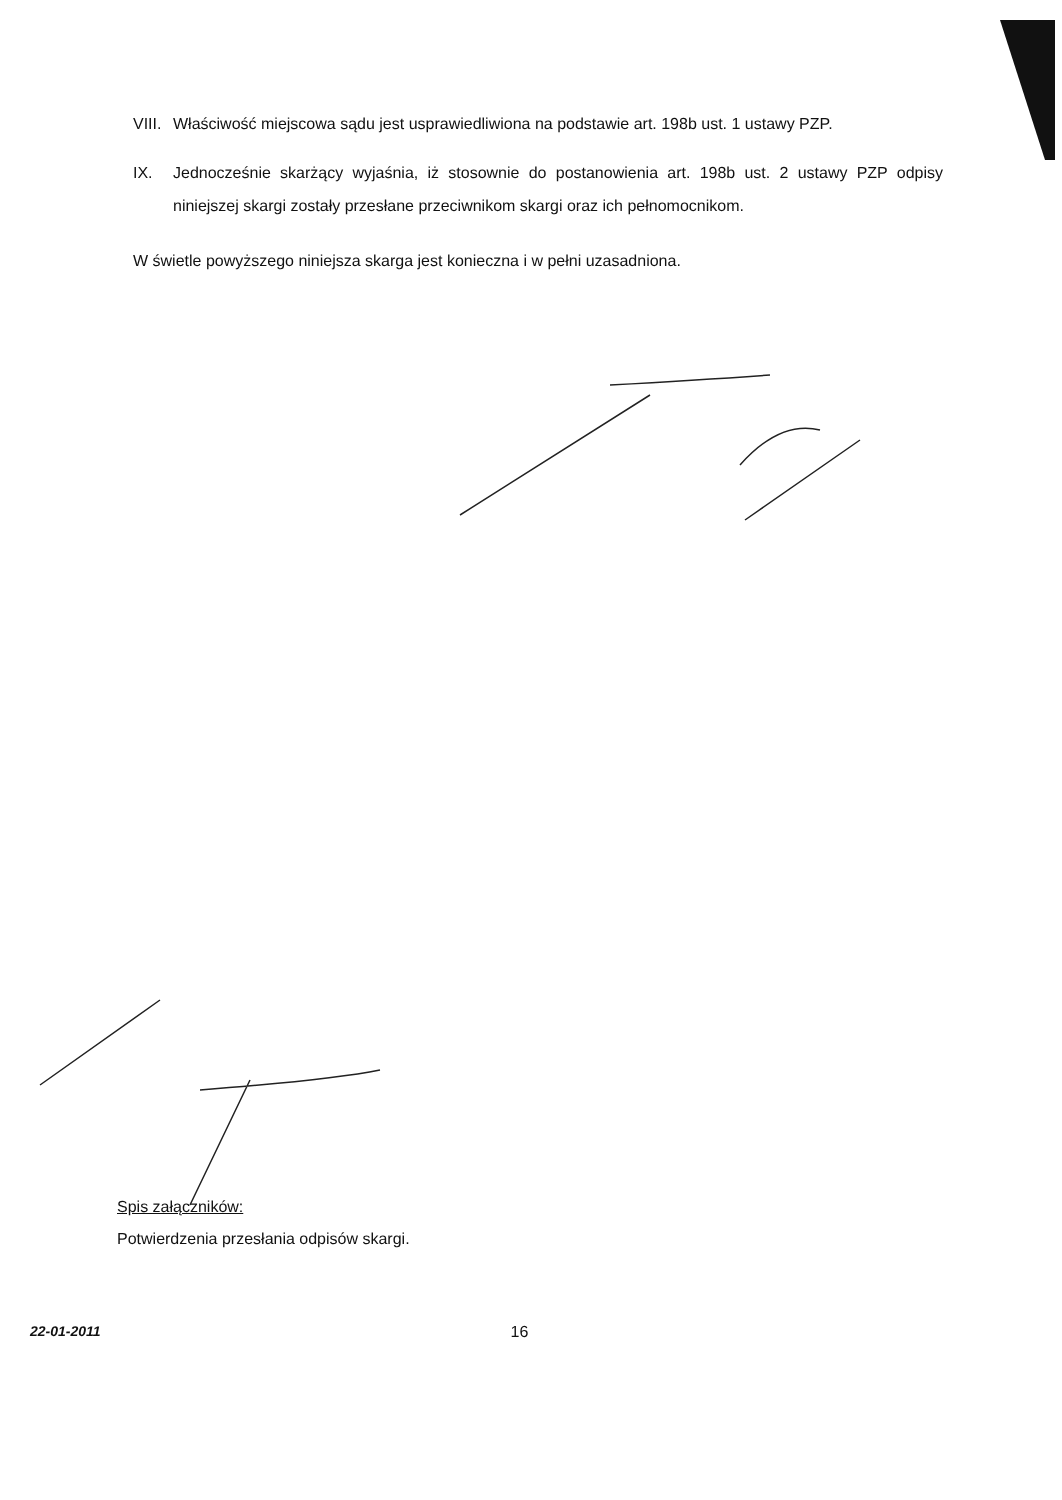VIII.
Właściwość miejscowa sądu jest usprawiedliwiona na podstawie art. 198b ust. 1 ustawy PZP.
IX. Jednocześnie skarżący wyjaśnia, iż stosownie do postanowienia art. 198b ust. 2 ustawy PZP odpisy niniejszej skargi zostały przesłane przeciwnikom skargi oraz ich pełnomocnikom.
W świetle powyższego niniejsza skarga jest konieczna i w pełni uzasadniona.
Spis załączników:
Potwierdzenia przesłania odpisów skargi.
22-01-2011 16